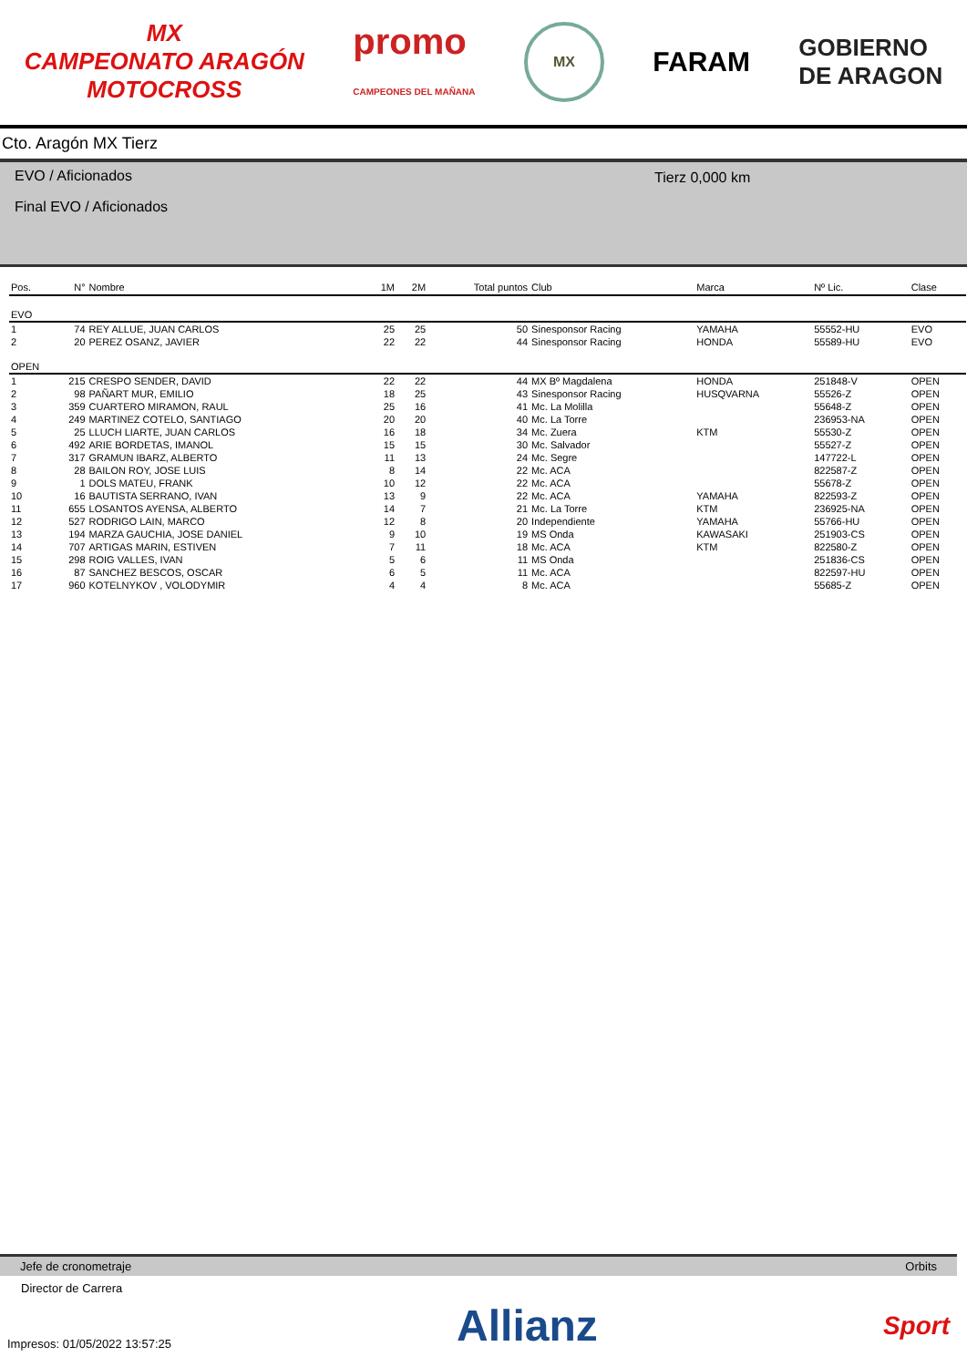MX
CAMPEONATO ARAGÓN
MOTOCROSS
promo
CAMPEONES DEL MAÑANA
MX
FARAM
GOBIERNO
DE ARAGON
Cto. Aragón MX Tierz
EVO / Aficionados
Final EVO / Aficionados
Tierz 0,000 km
| Pos. | N° | Nombre | 1M | 2M | Total puntos | Club | Marca | Nº Lic. | Clase |
| --- | --- | --- | --- | --- | --- | --- | --- | --- | --- |
| EVO | | | | | | | | | |
| 1 | 74 | REY ALLUE, JUAN CARLOS | 25 | 25 | 50 | Sinesponsor Racing | YAMAHA | 55552-HU | EVO |
| 2 | 20 | PEREZ OSANZ, JAVIER | 22 | 22 | 44 | Sinesponsor Racing | HONDA | 55589-HU | EVO |
| OPEN | | | | | | | | | |
| 1 | 215 | CRESPO SENDER, DAVID | 22 | 22 | 44 | MX Bº Magdalena | HONDA | 251848-V | OPEN |
| 2 | 98 | PAÑART MUR, EMILIO | 18 | 25 | 43 | Sinesponsor Racing | HUSQVARNA | 55526-Z | OPEN |
| 3 | 359 | CUARTERO MIRAMON, RAUL | 25 | 16 | 41 | Mc. La Molilla | | 55648-Z | OPEN |
| 4 | 249 | MARTINEZ COTELO, SANTIAGO | 20 | 20 | 40 | Mc. La Torre | | 236953-NA | OPEN |
| 5 | 25 | LLUCH LIARTE, JUAN CARLOS | 16 | 18 | 34 | Mc. Zuera | KTM | 55530-Z | OPEN |
| 6 | 492 | ARIE BORDETAS, IMANOL | 15 | 15 | 30 | Mc. Salvador | | 55527-Z | OPEN |
| 7 | 317 | GRAMUN IBARZ, ALBERTO | 11 | 13 | 24 | Mc. Segre | | 147722-L | OPEN |
| 8 | 28 | BAILON ROY, JOSE LUIS | 8 | 14 | 22 | Mc. ACA | | 822587-Z | OPEN |
| 9 | 1 | DOLS MATEU, FRANK | 10 | 12 | 22 | Mc. ACA | | 55678-Z | OPEN |
| 10 | 16 | BAUTISTA SERRANO, IVAN | 13 | 9 | 22 | Mc. ACA | YAMAHA | 822593-Z | OPEN |
| 11 | 655 | LOSANTOS AYENSA, ALBERTO | 14 | 7 | 21 | Mc. La Torre | KTM | 236925-NA | OPEN |
| 12 | 527 | RODRIGO LAIN, MARCO | 12 | 8 | 20 | Independiente | YAMAHA | 55766-HU | OPEN |
| 13 | 194 | MARZA GAUCHIA, JOSE DANIEL | 9 | 10 | 19 | MS Onda | KAWASAKI | 251903-CS | OPEN |
| 14 | 707 | ARTIGAS MARIN, ESTIVEN | 7 | 11 | 18 | Mc. ACA | KTM | 822580-Z | OPEN |
| 15 | 298 | ROIG VALLES, IVAN | 5 | 6 | 11 | MS Onda | | 251836-CS | OPEN |
| 16 | 87 | SANCHEZ BESCOS, OSCAR | 6 | 5 | 11 | Mc. ACA | | 822597-HU | OPEN |
| 17 | 960 | KOTELNYKOV , VOLODYMIR | 4 | 4 | 8 | Mc. ACA | | 55685-Z | OPEN |
Jefe de cronometraje Orbits
Director de Carrera
Impresos: 01/05/2022 13:57:25 Allianz Sport